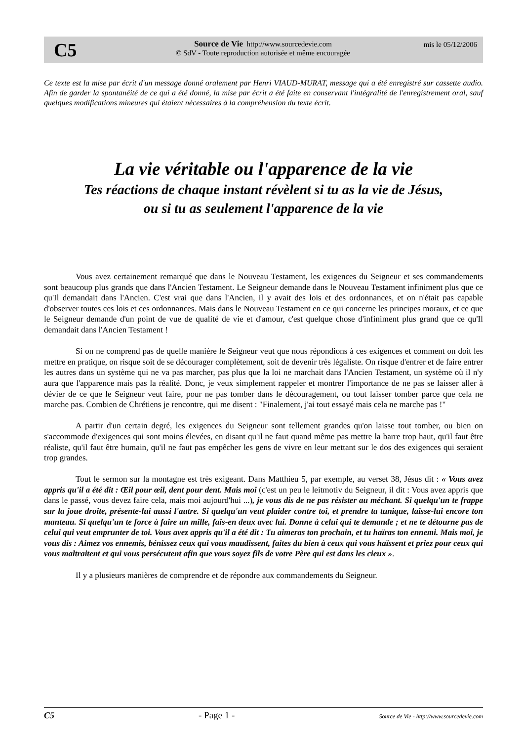C5
Source de Vie http://www.sourcedevie.com
© SdV - Toute reproduction autorisée et même encouragée
mis le 05/12/2006
Ce texte est la mise par écrit d'un message donné oralement par Henri VIAUD-MURAT, message qui a été enregistré sur cassette audio. Afin de garder la spontanéité de ce qui a été donné, la mise par écrit a été faite en conservant l'intégralité de l'enregistrement oral, sauf quelques modifications mineures qui étaient nécessaires à la compréhension du texte écrit.
La vie véritable ou l'apparence de la vie
Tes réactions de chaque instant révèlent si tu as la vie de Jésus,
ou si tu as seulement l'apparence de la vie
Vous avez certainement remarqué que dans le Nouveau Testament, les exigences du Seigneur et ses commandements sont beaucoup plus grands que dans l'Ancien Testament. Le Seigneur demande dans le Nouveau Testament infiniment plus que ce qu'Il demandait dans l'Ancien. C'est vrai que dans l'Ancien, il y avait des lois et des ordonnances, et on n'était pas capable d'observer toutes ces lois et ces ordonnances. Mais dans le Nouveau Testament en ce qui concerne les principes moraux, et ce que le Seigneur demande d'un point de vue de qualité de vie et d'amour, c'est quelque chose d'infiniment plus grand que ce qu'Il demandait dans l'Ancien Testament !
Si on ne comprend pas de quelle manière le Seigneur veut que nous répondions à ces exigences et comment on doit les mettre en pratique, on risque soit de se décourager complètement, soit de devenir très légaliste. On risque d'entrer et de faire entrer les autres dans un système qui ne va pas marcher, pas plus que la loi ne marchait dans l'Ancien Testament, un système où il n'y aura que l'apparence mais pas la réalité. Donc, je veux simplement rappeler et montrer l'importance de ne pas se laisser aller à dévier de ce que le Seigneur veut faire, pour ne pas tomber dans le découragement, ou tout laisser tomber parce que cela ne marche pas. Combien de Chrétiens je rencontre, qui me disent : "Finalement, j'ai tout essayé mais cela ne marche pas !"
A partir d'un certain degré, les exigences du Seigneur sont tellement grandes qu'on laisse tout tomber, ou bien on s'accommode d'exigences qui sont moins élevées, en disant qu'il ne faut quand même pas mettre la barre trop haut, qu'il faut être réaliste, qu'il faut être humain, qu'il ne faut pas empêcher les gens de vivre en leur mettant sur le dos des exigences qui seraient trop grandes.
Tout le sermon sur la montagne est très exigeant. Dans Matthieu 5, par exemple, au verset 38, Jésus dit : « Vous avez appris qu'il a été dit : Œil pour œil, dent pour dent. Mais moi (c'est un peu le leitmotiv du Seigneur, il dit : Vous avez appris que dans le passé, vous devez faire cela, mais moi aujourd'hui ...), je vous dis de ne pas résister au méchant. Si quelqu'un te frappe sur la joue droite, présente-lui aussi l'autre. Si quelqu'un veut plaider contre toi, et prendre ta tunique, laisse-lui encore ton manteau. Si quelqu'un te force à faire un mille, fais-en deux avec lui. Donne à celui qui te demande ; et ne te détourne pas de celui qui veut emprunter de toi. Vous avez appris qu'il a été dit : Tu aimeras ton prochain, et tu haïras ton ennemi. Mais moi, je vous dis : Aimez vos ennemis, bénissez ceux qui vous maudissent, faites du bien à ceux qui vous haïssent et priez pour ceux qui vous maltraitent et qui vous persécutent afin que vous soyez fils de votre Père qui est dans les cieux ».
Il y a plusieurs manières de comprendre et de répondre aux commandements du Seigneur.
C5 - Page 1 - Source de Vie - http://www.sourcedevie.com